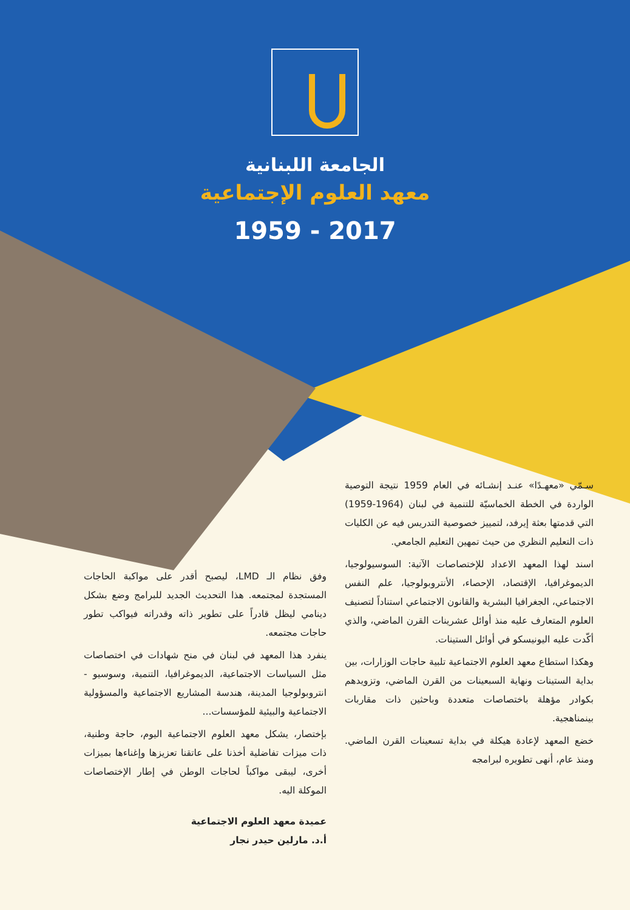الجامعة اللبنانية
معهد العلوم الإجتماعية
1959 - 2017
سـمّي «معهـدًا» عنـد إنشـائه في العام 1959 نتيجة التوصية الواردة في الخطة الخماسيّة للتنمية في لبنان (1964-1959) التي قدمتها بعثة إيرفد، لتمييز خصوصية التدريس فيه عن الكليات ذات التعليم النظري من حيث تمهين التعليم الجامعي.
اسند لهذا المعهد الاعداد للإختصاصات الآتية: السوسيولوجيا، الديموغرافيا، الإقتصاد، الإحصاء، الأنتروبولوجيا، علم النفس الاجتماعي، الجغرافيا البشرية والقانون الاجتماعي استناداً لتصنيف العلوم المتعارف عليه منذ أوائل عشرينات القرن الماضي، والذي أكّدت عليه اليونيسكو في أوائل الستينات.
وهكذا استطاع معهد العلوم الاجتماعية تلبية حاجات الوزارات، بين بداية الستينات ونهاية السبعينات من القرن الماضي، وتزويدهم بكوادر مؤهلة باختصاصات متعددة وباحثين ذات مقاربات بينمناهجية.
خضع المعهد لإعادة هيكلة في بداية تسعينات القرن الماضي. ومنذ عام، أنهى تطويره لبرامجه
وفق نظام الـ LMD، ليصبح أقدر على مواكبة الحاجات المستجدة لمجتمعه. هذا التحديث الجديد للبرامج وضع بشكل دينامي ليظل قادراً على تطوير ذاته وقدراته فيواكب تطور حاجات مجتمعه.
ينفرد هذا المعهد في لبنان في منح شهادات في اختصاصات مثل السياسات الاجتماعية، الديموغرافيا، التنمية، وسوسيو - انتروبولوجيا المدينة، هندسة المشاريع الاجتماعية والمسؤولية الاجتماعية والبيئية للمؤسسات...
بإختصار، يشكل معهد العلوم الاجتماعية اليوم، حاجة وطنية، ذات ميزات تفاضلية أخذنا على عاتقنا تعزيزها وإغناءها بميزات أخرى، ليبقى مواكباً لحاجات الوطن في إطار الإختصاصات الموكلة اليه.
عميدة معهد العلوم الاجتماعية
أ.د. مارلين حيدر نجار